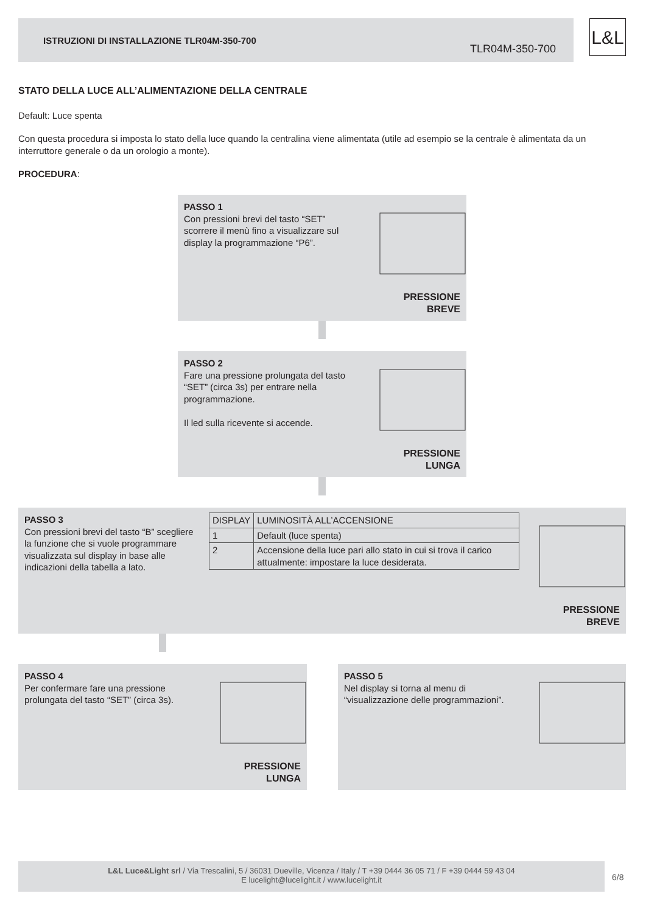ISTRUZIONI DI INSTALLAZIONE TLR04M-350-700
TLR04M-350-700
L&L
STATO DELLA LUCE ALL’ALIMENTAZIONE DELLA CENTRALE
Default: Luce spenta
Con questa procedura si imposta lo stato della luce quando la centralina viene alimentata (utile ad esempio se la centrale è alimentata da un interruttore generale o da un orologio a monte).
PROCEDURA:
PASSO 1
Con pressioni brevi del tasto “SET” scorrere il menù fino a visualizzare sul display la programmazione “P6”.
PRESSIONE
BREVE
PASSO 2
Fare una pressione prolungata del tasto “SET” (circa 3s) per entrare nella programmazione.
Il led sulla ricevente si accende.
PRESSIONE
LUNGA
PASSO 3
Con pressioni brevi del tasto “B” scegliere la funzione che si vuole programmare visualizzata sul display in base alle indicazioni della tabella a lato.
| DISPLAY | LUMINOSITÀ ALL’ACCENSIONE |
| 1 | Default (luce spenta) |
| 2 | Accensione della luce pari allo stato in cui si trova il carico attualmente: impostare la luce desiderata. |
PRESSIONE
BREVE
PASSO 4
Per confermare fare una pressione prolungata del tasto “SET” (circa 3s).
PRESSIONE
LUNGA
PASSO 5
Nel display si torna al menu di “visualizzazione delle programmazioni”.
L&L Luce&Light srl / Via Trescalini, 5 / 36031 Dueville, Vicenza / Italy / T +39 0444 36 05 71 / F +39 0444 59 43 04
E lucelight@lucelight.it / www.lucelight.it
6/8